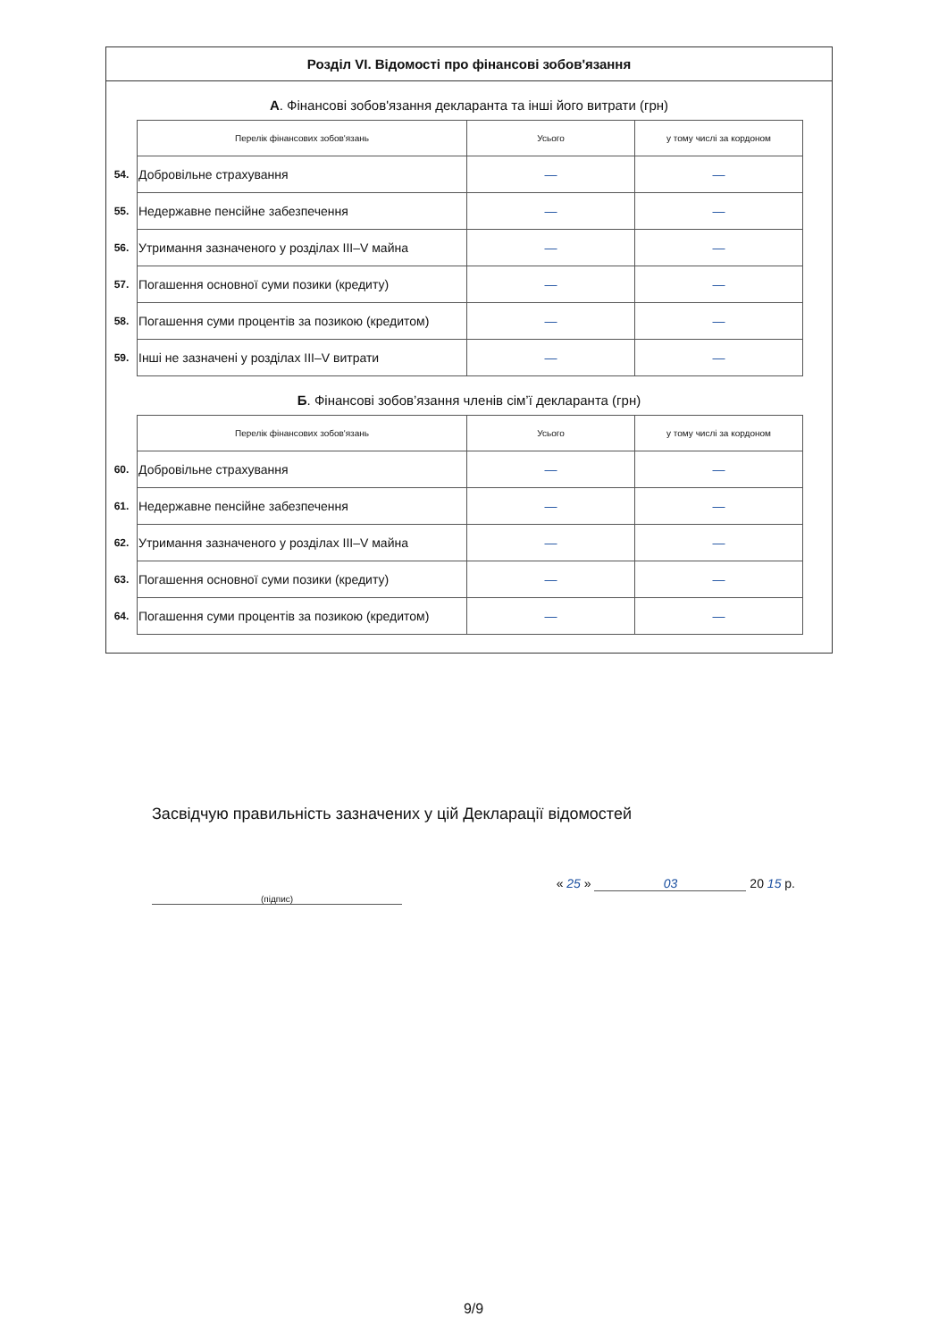Розділ VI. Відомості про фінансові зобов'язання
А. Фінансові зобов'язання декларанта та інші його витрати (грн)
| | Перелік фінансових зобов'язань | Усього | у тому числі за кордоном |
| 54. | Добровільне страхування | — | — |
| 55. | Недержавне пенсійне забезпечення | — | — |
| 56. | Утримання зазначеного у розділах III–V майна | — | — |
| 57. | Погашення основної суми позики (кредиту) | — | — |
| 58. | Погашення суми процентів за позикою (кредитом) | — | — |
| 59. | Інші не зазначені у розділах III–V витрати | — | — |
Б. Фінансові зобов’язання членів сім’ї декларанта (грн)
| | Перелік фінансових зобов'язань | Усього | у тому числі за кордоном |
| 60. | Добровільне страхування | — | — |
| 61. | Недержавне пенсійне забезпечення | — | — |
| 62. | Утримання зазначеного у розділах III–V майна | — | — |
| 63. | Погашення основної суми позики (кредиту) | — | — |
| 64. | Погашення суми процентів за позикою (кредитом) | — | — |
Засвідчую правильність зазначених у цій Декларації відомостей
(підпис) « 25 » 03 20 15 р.
9/9